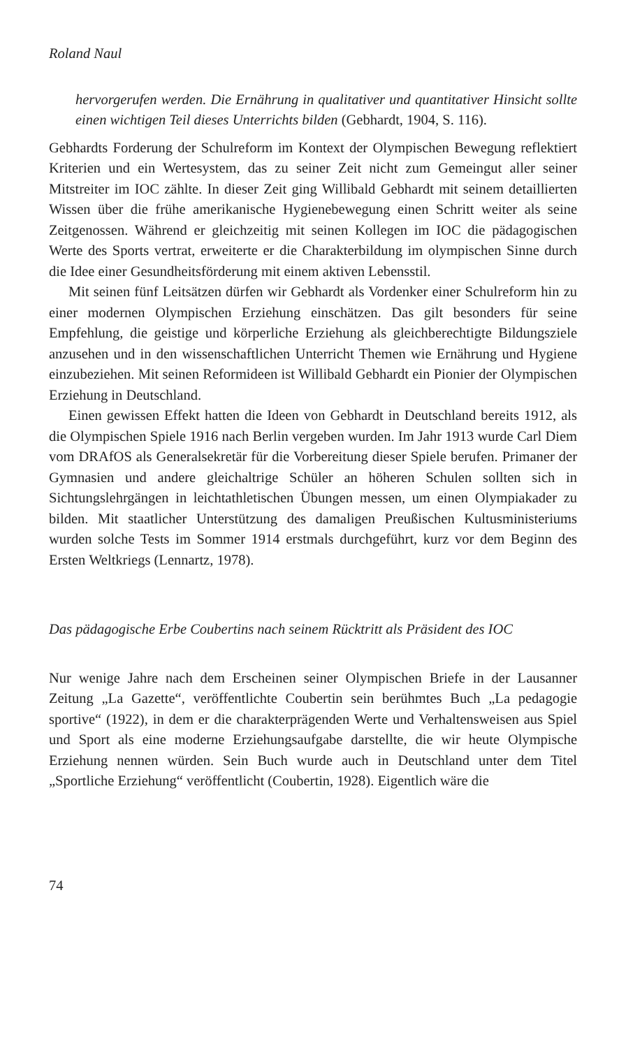Roland Naul
hervorgerufen werden. Die Ernährung in qualitativer und quantitativer Hinsicht sollte einen wichtigen Teil dieses Unterrichts bilden (Gebhardt, 1904, S. 116).
Gebhardts Forderung der Schulreform im Kontext der Olympischen Bewegung reflektiert Kriterien und ein Wertesystem, das zu seiner Zeit nicht zum Gemeingut aller seiner Mitstreiter im IOC zählte. In dieser Zeit ging Willibald Gebhardt mit seinem detaillierten Wissen über die frühe amerikanische Hygienebewegung einen Schritt weiter als seine Zeitgenossen. Während er gleichzeitig mit seinen Kollegen im IOC die pädagogischen Werte des Sports vertrat, erweiterte er die Charakterbildung im olympischen Sinne durch die Idee einer Gesundheitsförderung mit einem aktiven Lebensstil.
Mit seinen fünf Leitsätzen dürfen wir Gebhardt als Vordenker einer Schulreform hin zu einer modernen Olympischen Erziehung einschätzen. Das gilt besonders für seine Empfehlung, die geistige und körperliche Erziehung als gleichberechtigte Bildungsziele anzusehen und in den wissenschaftlichen Unterricht Themen wie Ernährung und Hygiene einzubeziehen. Mit seinen Reformideen ist Willibald Gebhardt ein Pionier der Olympischen Erziehung in Deutschland.
Einen gewissen Effekt hatten die Ideen von Gebhardt in Deutschland bereits 1912, als die Olympischen Spiele 1916 nach Berlin vergeben wurden. Im Jahr 1913 wurde Carl Diem vom DRAfOS als Generalsekretär für die Vorbereitung dieser Spiele berufen. Primaner der Gymnasien und andere gleichaltrige Schüler an höheren Schulen sollten sich in Sichtungslehrgängen in leichtathletischen Übungen messen, um einen Olympiakader zu bilden. Mit staatlicher Unterstützung des damaligen Preußischen Kultusministeriums wurden solche Tests im Sommer 1914 erstmals durchgeführt, kurz vor dem Beginn des Ersten Weltkriegs (Lennartz, 1978).
Das pädagogische Erbe Coubertins nach seinem Rücktritt als Präsident des IOC
Nur wenige Jahre nach dem Erscheinen seiner Olympischen Briefe in der Lausanner Zeitung „La Gazette“, veröffentlichte Coubertin sein berühmtes Buch „La pedagogie sportive“ (1922), in dem er die charakterprägenden Werte und Verhaltensweisen aus Spiel und Sport als eine moderne Erziehungsaufgabe darstellte, die wir heute Olympische Erziehung nennen würden. Sein Buch wurde auch in Deutschland unter dem Titel „Sportliche Erziehung“ veröffentlicht (Coubertin, 1928). Eigentlich wäre die
74